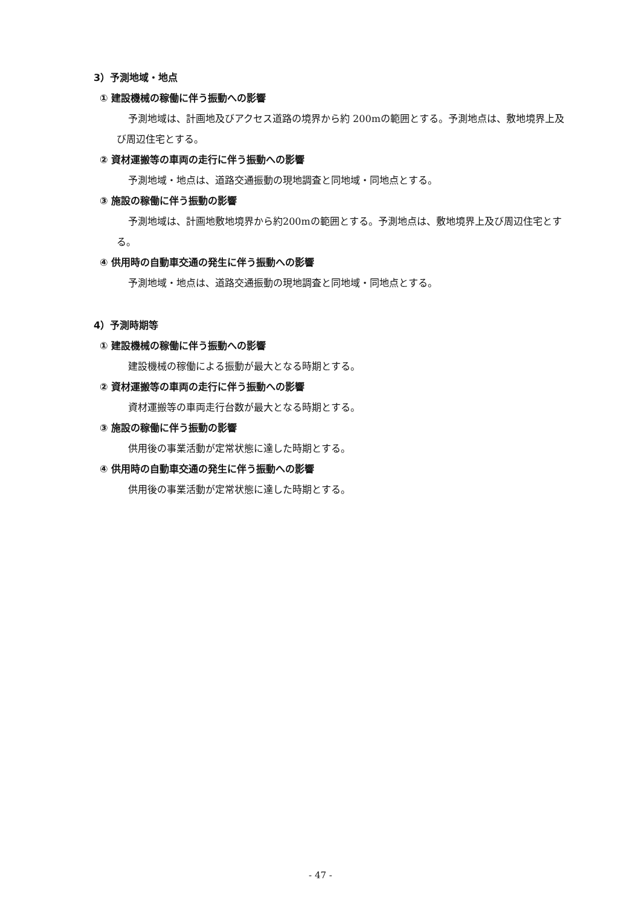3）予測地域・地点
① 建設機械の稼働に伴う振動への影響
予測地域は、計画地及びアクセス道路の境界から約 200mの範囲とする。予測地点は、敷地境界上及び周辺住宅とする。
② 資材運搬等の車両の走行に伴う振動への影響
予測地域・地点は、道路交通振動の現地調査と同地域・同地点とする。
③ 施設の稼働に伴う振動の影響
予測地域は、計画地敷地境界から約200mの範囲とする。予測地点は、敷地境界上及び周辺住宅とする。
④ 供用時の自動車交通の発生に伴う振動への影響
予測地域・地点は、道路交通振動の現地調査と同地域・同地点とする。
4）予測時期等
① 建設機械の稼働に伴う振動への影響
建設機械の稼働による振動が最大となる時期とする。
② 資材運搬等の車両の走行に伴う振動への影響
資材運搬等の車両走行台数が最大となる時期とする。
③ 施設の稼働に伴う振動の影響
供用後の事業活動が定常状態に達した時期とする。
④ 供用時の自動車交通の発生に伴う振動への影響
供用後の事業活動が定常状態に達した時期とする。
- 47 -